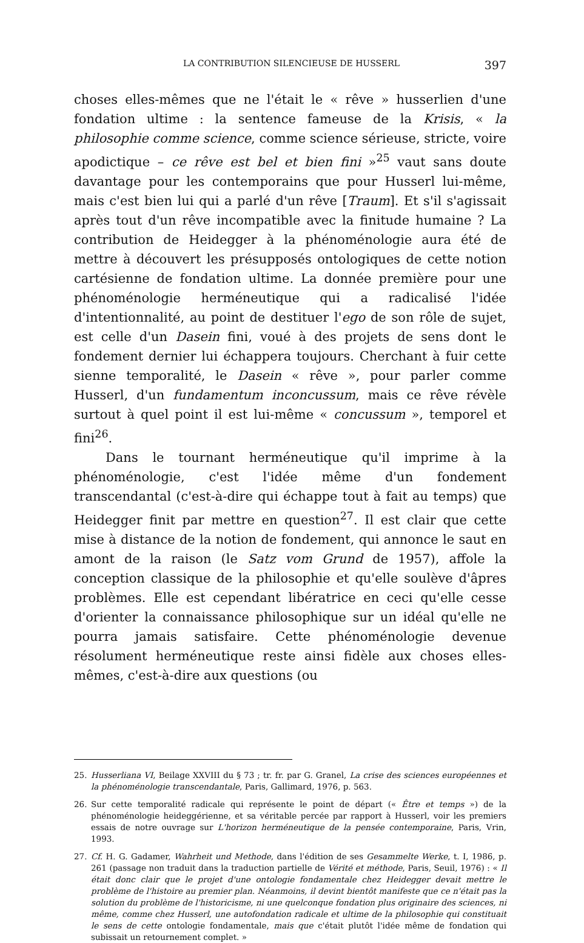LA CONTRIBUTION SILENCIEUSE DE HUSSERL 397
choses elles-mêmes que ne l'était le « rêve » husserlien d'une fondation ultime : la sentence fameuse de la Krisis, « la philosophie comme science, comme science sérieuse, stricte, voire apodictique – ce rêve est bel et bien fini »<sup>25</sup> vaut sans doute davantage pour les contemporains que pour Husserl lui-même, mais c'est bien lui qui a parlé d'un rêve [Traum]. Et s'il s'agissait après tout d'un rêve incompatible avec la finitude humaine ? La contribution de Heidegger à la phénoménologie aura été de mettre à découvert les présupposés ontologiques de cette notion cartésienne de fondation ultime. La donnée première pour une phénoménologie herméneutique qui a radicalisé l'idée d'intentionnalité, au point de destituer l'ego de son rôle de sujet, est celle d'un Dasein fini, voué à des projets de sens dont le fondement dernier lui échappera toujours. Cherchant à fuir cette sienne temporalité, le Dasein « rêve », pour parler comme Husserl, d'un fundamentum inconcussum, mais ce rêve révèle surtout à quel point il est lui-même « concussum », temporel et fini<sup>26</sup>.
Dans le tournant herméneutique qu'il imprime à la phénoménologie, c'est l'idée même d'un fondement transcendantal (c'est-à-dire qui échappe tout à fait au temps) que Heidegger finit par mettre en question<sup>27</sup>. Il est clair que cette mise à distance de la notion de fondement, qui annonce le saut en amont de la raison (le Satz vom Grund de 1957), affole la conception classique de la philosophie et qu'elle soulève d'âpres problèmes. Elle est cependant libératrice en ceci qu'elle cesse d'orienter la connaissance philosophique sur un idéal qu'elle ne pourra jamais satisfaire. Cette phénoménologie devenue résolument herméneutique reste ainsi fidèle aux choses elles-mêmes, c'est-à-dire aux questions (ou
25. Husserliana VI, Beilage XXVIII du § 73 ; tr. fr. par G. Granel, La crise des sciences européennes et la phénoménologie transcendantale, Paris, Gallimard, 1976, p. 563.
26. Sur cette temporalité radicale qui représente le point de départ (« Être et temps ») de la phénoménologie heideggérienne, et sa véritable percée par rapport à Husserl, voir les premiers essais de notre ouvrage sur L'horizon herméneutique de la pensée contemporaine, Paris, Vrin, 1993.
27. Cf. H. G. Gadamer, Wahrheit und Methode, dans l'édition de ses Gesammelte Werke, t. I, 1986, p. 261 (passage non traduit dans la traduction partielle de Vérité et méthode, Paris, Seuil, 1976) : « Il était donc clair que le projet d'une ontologie fondamentale chez Heidegger devait mettre le problème de l'histoire au premier plan. Néanmoins, il devint bientôt manifeste que ce n'était pas la solution du problème de l'historicisme, ni une quelconque fondation plus originaire des sciences, ni même, comme chez Husserl, une autofondation radicale et ultime de la philosophie qui constituait le sens de cette ontologie fondamentale, mais que c'était plutôt l'idée même de fondation qui subissait un retournement complet. »